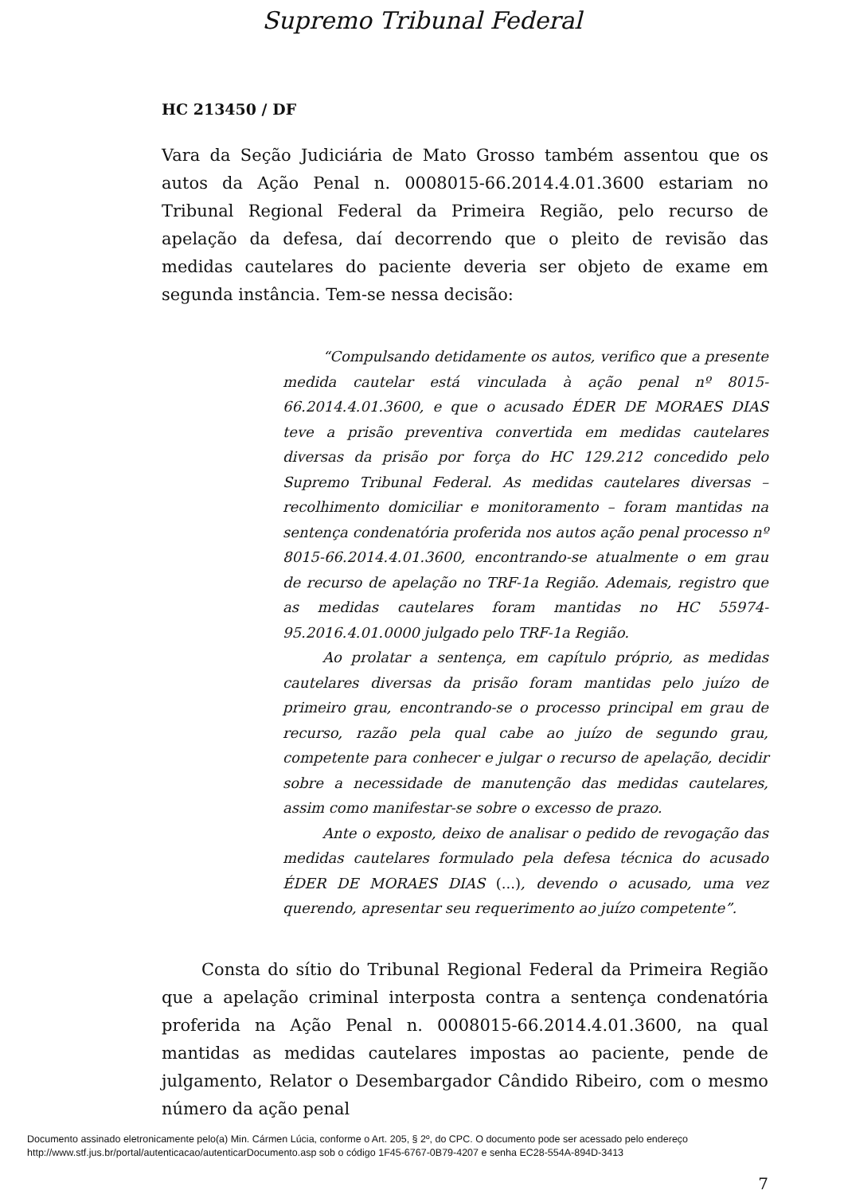Supremo Tribunal Federal
HC 213450 / DF
Vara da Seção Judiciária de Mato Grosso também assentou que os autos da Ação Penal n. 0008015-66.2014.4.01.3600 estariam no Tribunal Regional Federal da Primeira Região, pelo recurso de apelação da defesa, daí decorrendo que o pleito de revisão das medidas cautelares do paciente deveria ser objeto de exame em segunda instância. Tem-se nessa decisão:
“Compulsando detidamente os autos, verifico que a presente medida cautelar está vinculada à ação penal nº 8015-66.2014.4.01.3600, e que o acusado ÉDER DE MORAES DIAS teve a prisão preventiva convertida em medidas cautelares diversas da prisão por força do HC 129.212 concedido pelo Supremo Tribunal Federal. As medidas cautelares diversas – recolhimento domiciliar e monitoramento – foram mantidas na sentença condenatória proferida nos autos ação penal processo nº 8015-66.2014.4.01.3600, encontrando-se atualmente o em grau de recurso de apelação no TRF-1a Região. Ademais, registro que as medidas cautelares foram mantidas no HC 55974-95.2016.4.01.0000 julgado pelo TRF-1a Região.
Ao prolatar a sentença, em capítulo próprio, as medidas cautelares diversas da prisão foram mantidas pelo juízo de primeiro grau, encontrando-se o processo principal em grau de recurso, razão pela qual cabe ao juízo de segundo grau, competente para conhecer e julgar o recurso de apelação, decidir sobre a necessidade de manutenção das medidas cautelares, assim como manifestar-se sobre o excesso de prazo.
Ante o exposto, deixo de analisar o pedido de revogação das medidas cautelares formulado pela defesa técnica do acusado ÉDER DE MORAES DIAS (...), devendo o acusado, uma vez querendo, apresentar seu requerimento ao juízo competente”.
Consta do sítio do Tribunal Regional Federal da Primeira Região que a apelação criminal interposta contra a sentença condenatória proferida na Ação Penal n. 0008015-66.2014.4.01.3600, na qual mantidas as medidas cautelares impostas ao paciente, pende de julgamento, Relator o Desembargador Cândido Ribeiro, com o mesmo número da ação penal
7
Documento assinado eletronicamente pelo(a) Min. Cármen Lúcia, conforme o Art. 205, § 2º, do CPC. O documento pode ser acessado pelo endereço
http://www.stf.jus.br/portal/autenticacao/autenticarDocumento.asp sob o código 1F45-6767-0B79-4207 e senha EC28-554A-894D-3413